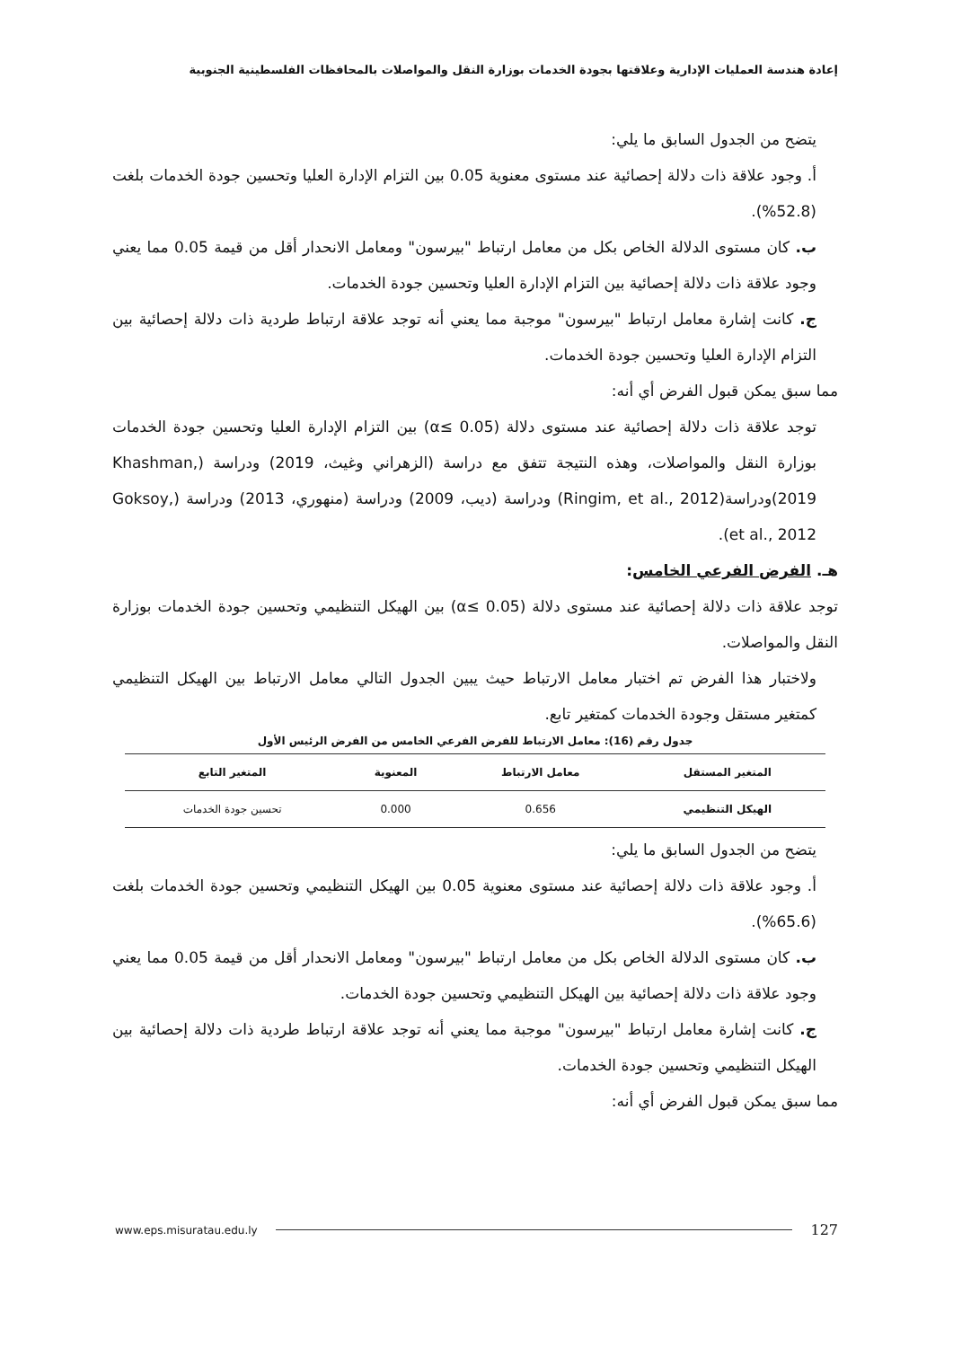إعادة هندسة العمليات الإدارية وعلاقتها بجودة الخدمات بوزارة النقل والمواصلات بالمحافظات الفلسطينية الجنوبية
يتضح من الجدول السابق ما يلي:
أ. وجود علاقة ذات دلالة إحصائية عند مستوى معنوية 0.05 بين التزام الإدارة العليا وتحسين جودة الخدمات بلغت (52.8%).
ب. كان مستوى الدلالة الخاص بكل من معامل ارتباط "بيرسون" ومعامل الانحدار أقل من قيمة 0.05 مما يعني وجود علاقة ذات دلالة إحصائية بين التزام الإدارة العليا وتحسين جودة الخدمات.
ج. كانت إشارة معامل ارتباط "بيرسون" موجبة مما يعني أنه توجد علاقة ارتباط طردية ذات دلالة إحصائية بين التزام الإدارة العليا وتحسين جودة الخدمات.
مما سبق يمكن قبول الفرض أي أنه:
توجد علاقة ذات دلالة إحصائية عند مستوى دلالة (α≤ 0.05) بين التزام الإدارة العليا وتحسين جودة الخدمات بوزارة النقل والمواصلات، وهذه النتيجة تتفق مع دراسة (الزهراني وغيث، 2019) ودراسة (Khashman, 2019)ودراسة(Ringim, et al., 2012) ودراسة (ديب، 2009) ودراسة (منهوري، 2013) ودراسة (Goksoy, et al., 2012).
هـ. الفرض الفرعي الخامس:
توجد علاقة ذات دلالة إحصائية عند مستوى دلالة (α≤ 0.05) بين الهيكل التنظيمي وتحسين جودة الخدمات بوزارة النقل والمواصلات.
ولاختبار هذا الفرض تم اختبار معامل الارتباط حيث يبين الجدول التالي معامل الارتباط بين الهيكل التنظيمي كمتغير مستقل وجودة الخدمات كمتغير تابع.
جدول رقم (16): معامل الارتباط للفرض الفرعي الخامس من الفرض الرئيس الأول
| المتغير المستقل | معامل الارتباط | المعنوية | المتغير التابع |
| --- | --- | --- | --- |
| الهيكل التنظيمي | 0.656 | 0.000 | تحسين جودة الخدمات |
يتضح من الجدول السابق ما يلي:
أ. وجود علاقة ذات دلالة إحصائية عند مستوى معنوية 0.05 بين الهيكل التنظيمي وتحسين جودة الخدمات بلغت (65.6%).
ب. كان مستوى الدلالة الخاص بكل من معامل ارتباط "بيرسون" ومعامل الانحدار أقل من قيمة 0.05 مما يعني وجود علاقة ذات دلالة إحصائية بين الهيكل التنظيمي وتحسين جودة الخدمات.
ج. كانت إشارة معامل ارتباط "بيرسون" موجبة مما يعني أنه توجد علاقة ارتباط طردية ذات دلالة إحصائية بين الهيكل التنظيمي وتحسين جودة الخدمات.
مما سبق يمكن قبول الفرض أي أنه:
www.eps.misuratau.edu.ly 127